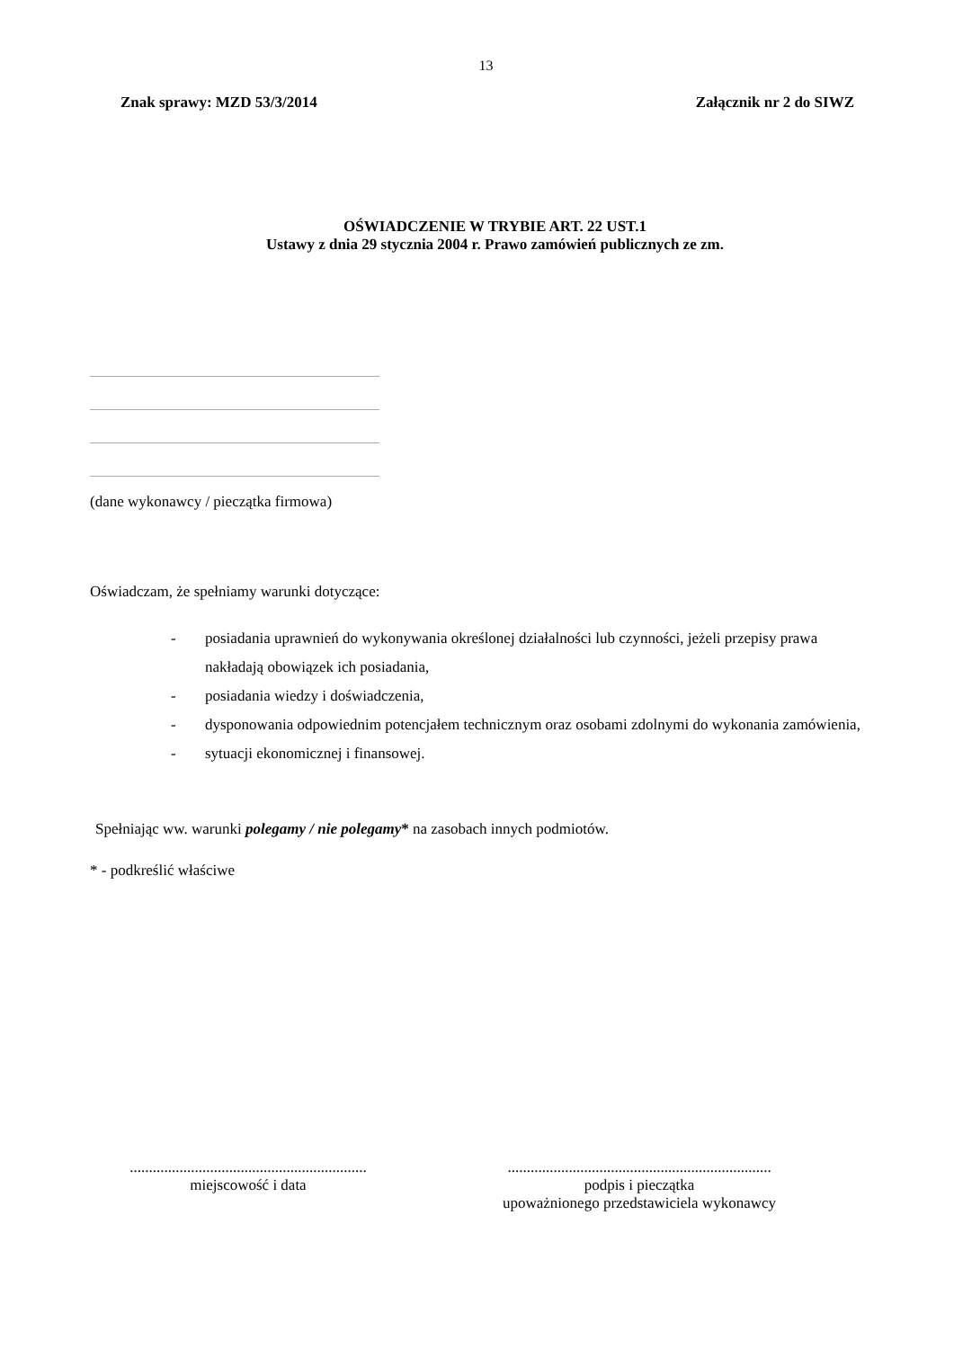13
Znak sprawy: MZD 53/3/2014 Załącznik nr 2 do SIWZ
OŚWIADCZENIE W TRYBIE ART. 22 UST.1
Ustawy z dnia 29 stycznia 2004 r. Prawo zamówień publicznych ze zm.
(dane wykonawcy / pieczątka firmowa)
Oświadczam, że spełniamy warunki dotyczące:
- posiadania uprawnień do wykonywania określonej działalności lub czynności, jeżeli przepisy prawa nakładają obowiązek ich posiadania,
- posiadania wiedzy i doświadczenia,
- dysponowania odpowiednim potencjałem technicznym oraz osobami zdolnymi do wykonania zamówienia,
- sytuacji ekonomicznej i finansowej.
Spełniając ww. warunki polegamy / nie polegamy* na zasobach innych podmiotów.
* - podkreślić właściwe
..............................................................
miejscowość i data
.....................................................................
podpis i pieczątka
upoważnionego przedstawiciela wykonawcy